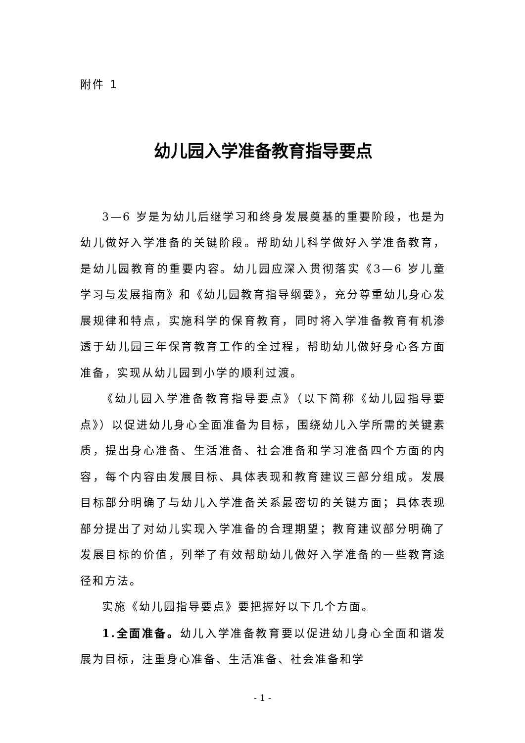附件 1
幼儿园入学准备教育指导要点
3—6 岁是为幼儿后继学习和终身发展奠基的重要阶段，也是为幼儿做好入学准备的关键阶段。帮助幼儿科学做好入学准备教育，是幼儿园教育的重要内容。幼儿园应深入贯彻落实《3—6 岁儿童学习与发展指南》和《幼儿园教育指导纲要》，充分尊重幼儿身心发展规律和特点，实施科学的保育教育，同时将入学准备教育有机渗透于幼儿园三年保育教育工作的全过程，帮助幼儿做好身心各方面准备，实现从幼儿园到小学的顺利过渡。
《幼儿园入学准备教育指导要点》（以下简称《幼儿园指导要点》）以促进幼儿身心全面准备为目标，围绕幼儿入学所需的关键素质，提出身心准备、生活准备、社会准备和学习准备四个方面的内容，每个内容由发展目标、具体表现和教育建议三部分组成。发展目标部分明确了与幼儿入学准备关系最密切的关键方面；具体表现部分提出了对幼儿实现入学准备的合理期望；教育建议部分明确了发展目标的价值，列举了有效帮助幼儿做好入学准备的一些教育途径和方法。
实施《幼儿园指导要点》要把握好以下几个方面。
1.全面准备。幼儿入学准备教育要以促进幼儿身心全面和谐发展为目标，注重身心准备、生活准备、社会准备和学
- 1 -